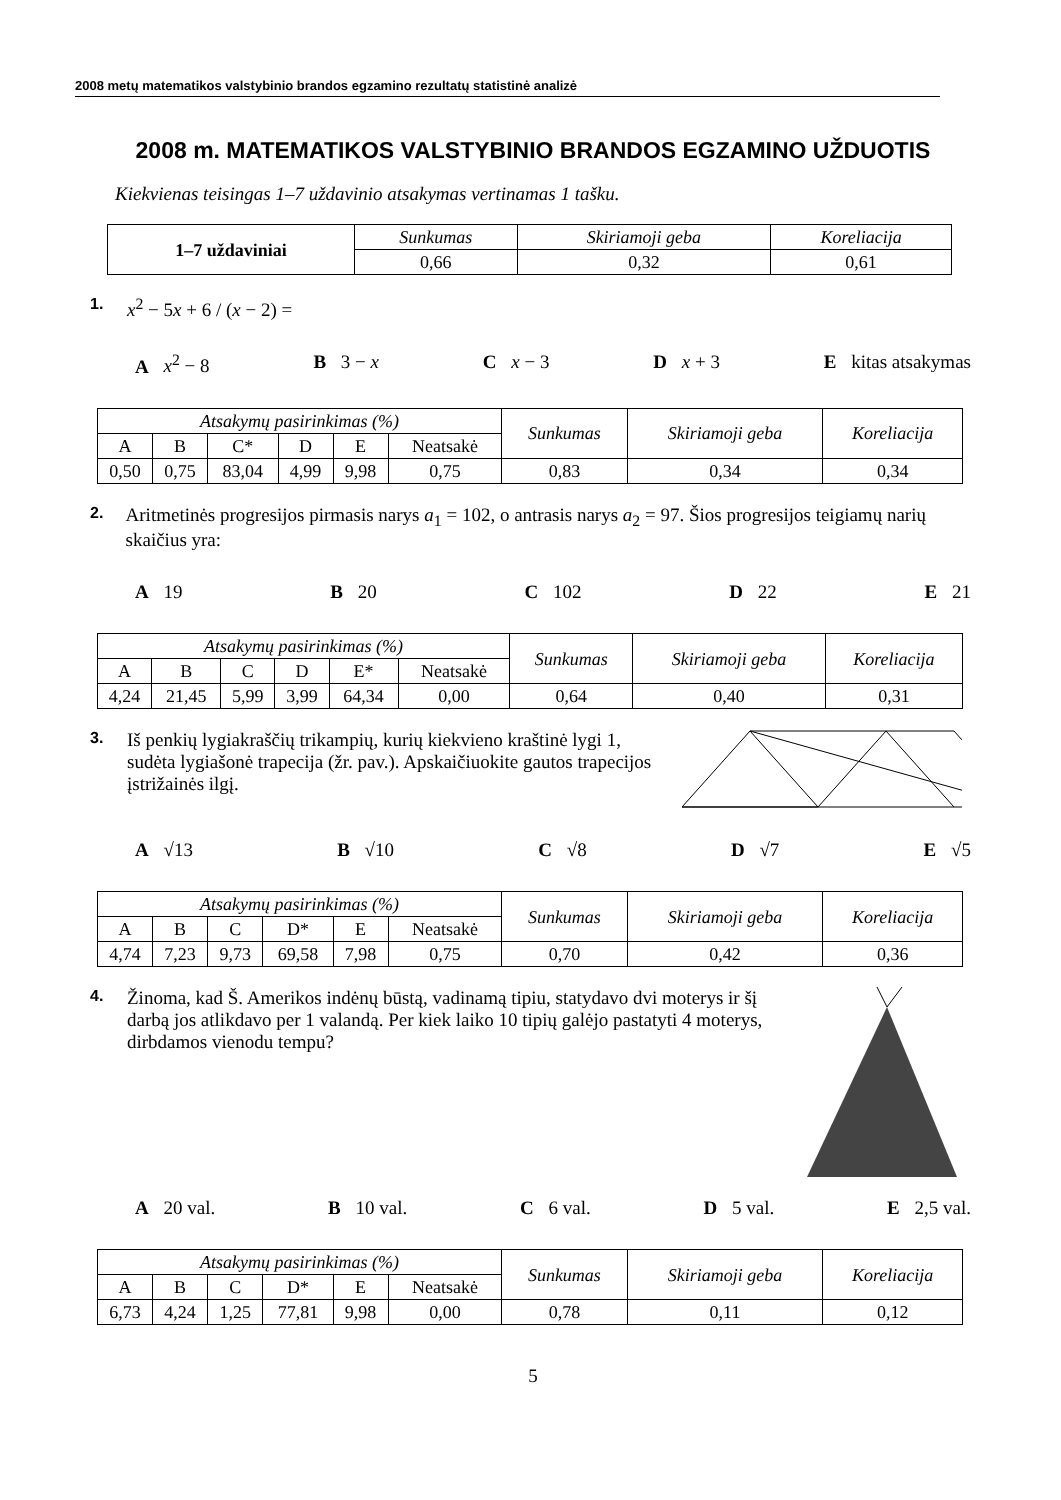2008 metų matematikos valstybinio brandos egzamino rezultatų statistinė analizė
2008 m. MATEMATIKOS VALSTYBINIO BRANDOS EGZAMINO UŽDUOTIS
Kiekvienas teisingas 1–7 uždavinio atsakymas vertinamas 1 tašku.
| 1–7 uždaviniai | Sunkumas | Skiriamoji geba | Koreliacija |
| --- | --- | --- | --- |
| | 0,66 | 0,32 | 0,61 |
1. x<sup>2</sup> − 5x + 6 / (x − 2) =
A x<sup>2</sup> − 8 B 3 − x C x − 3 D x + 3 E kitas atsakymas
| Atsakymų pasirinkimas (%) | | | | | | Sunkumas | Skiriamoji geba | Koreliacija |
| --- | --- | --- | --- | --- | --- | --- | --- | --- |
| A | B | C* | D | E | Neatsakė | | | |
| 0,50 | 0,75 | 83,04 | 4,99 | 9,98 | 0,75 | 0,83 | 0,34 | 0,34 |
2. Aritmetinės progresijos pirmasis narys a<sub>1</sub> = 102, o antrasis narys a<sub>2</sub> = 97. Šios progresijos teigiamų narių skaičius yra:
A 19 B 20 C 102 D 22 E 21
| Atsakymų pasirinkimas (%) | | | | | | Sunkumas | Skiriamoji geba | Koreliacija |
| --- | --- | --- | --- | --- | --- | --- | --- | --- |
| A | B | C | D | E* | Neatsakė | | | |
| 4,24 | 21,45 | 5,99 | 3,99 | 64,34 | 0,00 | 0,64 | 0,40 | 0,31 |
3. Iš penkių lygiakraščių trikampių, kurių kiekvieno kraštinė lygi 1, sudėta lygiašonė trapecija (žr. pav.). Apskaičiuokite gautos trapecijos įstrižainės ilgį.
A √13 B √10 C √8 D √7 E √5
| Atsakymų pasirinkimas (%) | | | | | | Sunkumas | Skiriamoji geba | Koreliacija |
| --- | --- | --- | --- | --- | --- | --- | --- | --- |
| A | B | C | D* | E | Neatsakė | | | |
| 4,74 | 7,23 | 9,73 | 69,58 | 7,98 | 0,75 | 0,70 | 0,42 | 0,36 |
4. Žinoma, kad Š. Amerikos indėnų būstą, vadinamą tipiu, statydavo dvi moterys ir šį darbą jos atlikdavo per 1 valandą. Per kiek laiko 10 tipių galėjo pastatyti 4 moterys, dirbdamos vienodu tempu?
A 20 val. B 10 val. C 6 val. D 5 val. E 2,5 val.
| Atsakymų pasirinkimas (%) | | | | | | Sunkumas | Skiriamoji geba | Koreliacija |
| --- | --- | --- | --- | --- | --- | --- | --- | --- |
| A | B | C | D* | E | Neatsakė | | | |
| 6,73 | 4,24 | 1,25 | 77,81 | 9,98 | 0,00 | 0,78 | 0,11 | 0,12 |
5